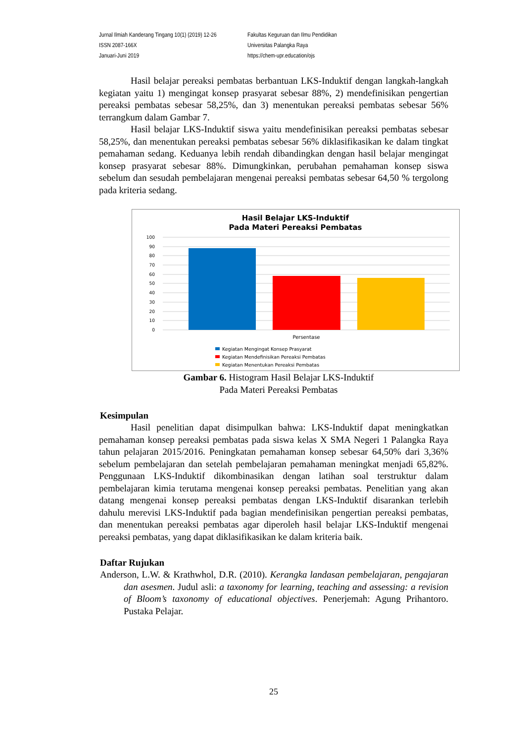Jurnal Ilmiah Kanderang Tingang 10(1) (2019) 12-26
ISSN 2087-166X
Januari-Juni 2019
Fakultas Keguruan dan Ilmu Pendidikan
Universitas Palangka Raya
https://chem-upr.education/ojs
Hasil belajar pereaksi pembatas berbantuan LKS-Induktif dengan langkah-langkah kegiatan yaitu 1) mengingat konsep prasyarat sebesar 88%, 2) mendefinisikan pengertian pereaksi pembatas sebesar 58,25%, dan 3) menentukan pereaksi pembatas sebesar 56% terrangkum dalam Gambar 7.
Hasil belajar LKS-Induktif siswa yaitu mendefinisikan pereaksi pembatas sebesar 58,25%, dan menentukan pereaksi pembatas sebesar 56% diklasifikasikan ke dalam tingkat pemahaman sedang. Keduanya lebih rendah dibandingkan dengan hasil belajar mengingat konsep prasyarat sebesar 88%. Dimungkinkan, perubahan pemahaman konsep siswa sebelum dan sesudah pembelajaran mengenai pereaksi pembatas sebesar 64,50 % tergolong pada kriteria sedang.
Hasil Belajar LKS-Induktif
Pada Materi Pereaksi Pembatas
100
90
80
70
60
50
40
30
20
10
0
Persentase
Kegiatan Mengingat Konsep Prasyarat
Kegiatan Mendefinisikan Pereaksi Pembatas
Kegiatan Menentukan Pereaksi Pembatas
Gambar 6. Histogram Hasil Belajar LKS-Induktif
Pada Materi Pereaksi Pembatas
Kesimpulan
Hasil penelitian dapat disimpulkan bahwa: LKS-Induktif dapat meningkatkan pemahaman konsep pereaksi pembatas pada siswa kelas X SMA Negeri 1 Palangka Raya tahun pelajaran 2015/2016. Peningkatan pemahaman konsep sebesar 64,50% dari 3,36% sebelum pembelajaran dan setelah pembelajaran pemahaman meningkat menjadi 65,82%. Penggunaan LKS-Induktif dikombinasikan dengan latihan soal terstruktur dalam pembelajaran kimia terutama mengenai konsep pereaksi pembatas. Penelitian yang akan datang mengenai konsep pereaksi pembatas dengan LKS-Induktif disarankan terlebih dahulu merevisi LKS-Induktif pada bagian mendefinisikan pengertian pereaksi pembatas, dan menentukan pereaksi pembatas agar diperoleh hasil belajar LKS-Induktif mengenai pereaksi pembatas, yang dapat diklasifikasikan ke dalam kriteria baik.
Daftar Rujukan
Anderson, L.W. & Krathwhol, D.R. (2010). Kerangka landasan pembelajaran, pengajaran dan asesmen. Judul asli: a taxonomy for learning, teaching and assessing: a revision of Bloom’s taxonomy of educational objectives. Penerjemah: Agung Prihantoro. Pustaka Pelajar.
25